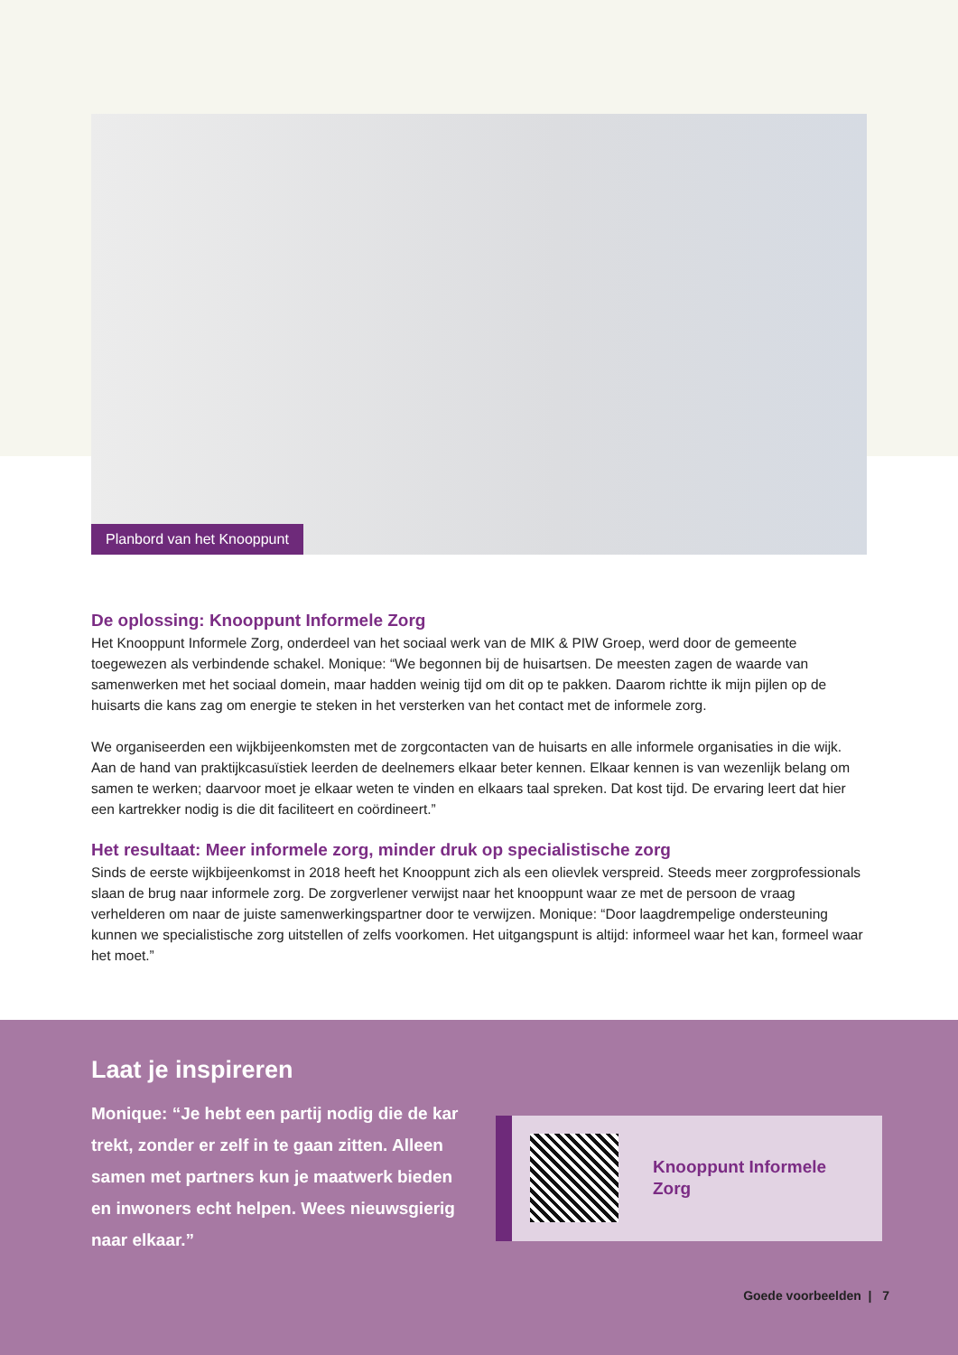Planbord van het Knooppunt
De oplossing: Knooppunt Informele Zorg
Het Knooppunt Informele Zorg, onderdeel van het sociaal werk van de MIK & PIW Groep, werd door de gemeente toegewezen als verbindende schakel. Monique: “We begonnen bij de huisartsen. De meesten zagen de waarde van samenwerken met het sociaal domein, maar hadden weinig tijd om dit op te pakken. Daarom richtte ik mijn pijlen op de huisarts die kans zag om energie te steken in het versterken van het contact met de informele zorg.
We organiseerden een wijkbijeenkomsten met de zorgcontacten van de huisarts en alle informele organisaties in die wijk. Aan de hand van praktijkcasuïstiek leerden de deelnemers elkaar beter kennen. Elkaar kennen is van wezenlijk belang om samen te werken; daarvoor moet je elkaar weten te vinden en elkaars taal spreken. Dat kost tijd. De ervaring leert dat hier een kartrekker nodig is die dit faciliteert en coördineert.”
Het resultaat: Meer informele zorg, minder druk op specialistische zorg
Sinds de eerste wijkbijeenkomst in 2018 heeft het Knooppunt zich als een olievlek verspreid. Steeds meer zorgprofessionals slaan de brug naar informele zorg. De zorgverlener verwijst naar het knooppunt waar ze met de persoon de vraag verhelderen om naar de juiste samenwerkingspartner door te verwijzen. Monique: “Door laagdrempelige ondersteuning kunnen we specialistische zorg uitstellen of zelfs voorkomen. Het uitgangspunt is altijd: informeel waar het kan, formeel waar het moet.”
Laat je inspireren
Monique: “Je hebt een partij nodig die de kar trekt, zonder er zelf in te gaan zitten. Alleen samen met partners kun je maatwerk bieden en inwoners echt helpen. Wees nieuwsgierig naar elkaar.”
Knooppunt Informele
Zorg
Goede voorbeelden | 7